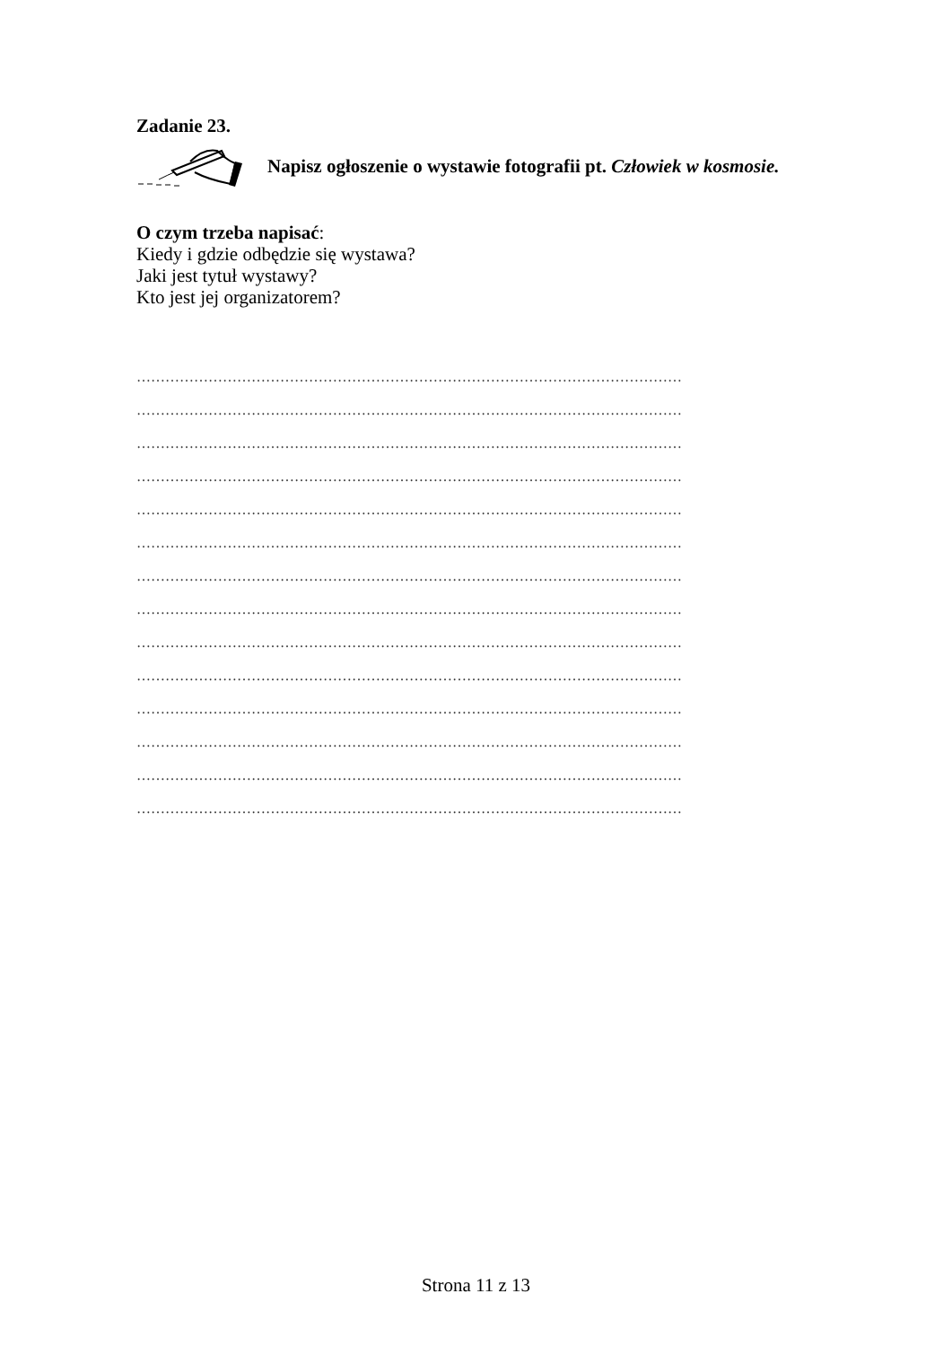Zadanie 23.
Napisz ogłoszenie o wystawie fotografii pt. Człowiek w kosmosie.
O czym trzeba napisać:
Kiedy i gdzie odbędzie się wystawa?
Jaki jest tytuł wystawy?
Kto jest jej organizatorem?
……………………………………………………………………………………………………
……………………………………………………………………………………………………
……………………………………………………………………………………………………
……………………………………………………………………………………………………
……………………………………………………………………………………………………
……………………………………………………………………………………………………
……………………………………………………………………………………………………
……………………………………………………………………………………………………
……………………………………………………………………………………………………
……………………………………………………………………………………………………
……………………………………………………………………………………………………
……………………………………………………………………………………………………
……………………………………………………………………………………………………
……………………………………………………………………………………………………
Strona 11 z 13